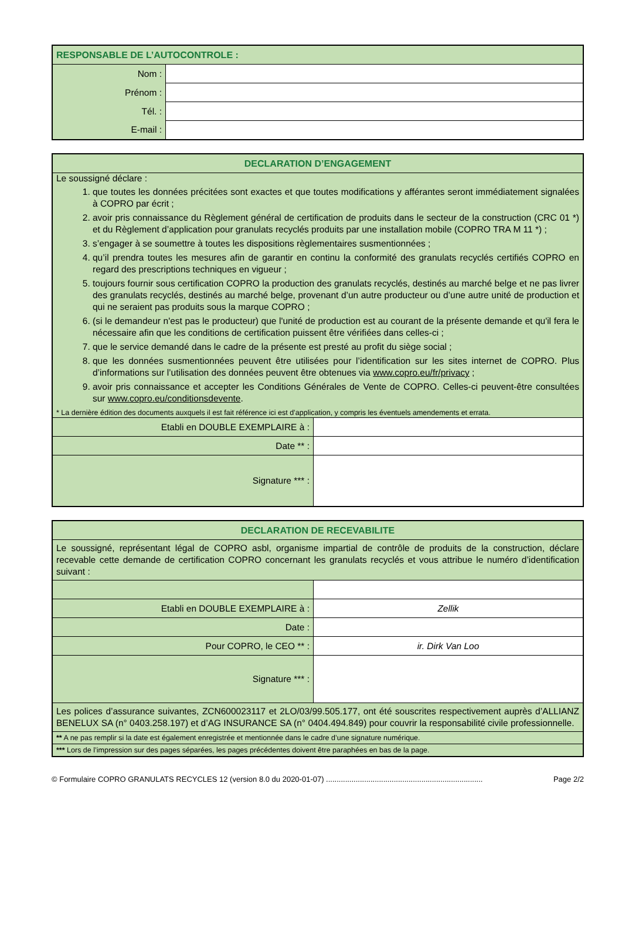| RESPONSABLE DE L’AUTOCONTROLE : | |
| --- | --- |
| Nom : | |
| Prénom : | |
| Tél. : | |
| E-mail : | |
| DECLARATION D’ENGAGEMENT | |
| --- | --- |
| Le soussigné déclare : 1. que toutes les données précitées sont exactes et que toutes modifications y afférantes seront immédiatement signalées à COPRO par écrit ; 2. avoir pris connaissance du Règlement général de certification de produits dans le secteur de la construction (CRC 01 *) et du Règlement d’application pour granulats recyclés produits par une installation mobile (COPRO TRA M 11 *) ; 3. s’engager à se soumettre à toutes les dispositions règlementaires susmentionnées ; 4. qu’il prendra toutes les mesures afin de garantir en continu la conformité des granulats recyclés certifiés COPRO en regard des prescriptions techniques en vigueur ; 5. toujours fournir sous certification COPRO la production des granulats recyclés, destinés au marché belge et ne pas livrer des granulats recyclés, destinés au marché belge, provenant d’un autre producteur ou d’une autre unité de production et qui ne seraient pas produits sous la marque COPRO ; 6. (si le demandeur n'est pas le producteur) que l'unité de production est au courant de la présente demande et qu'il fera le nécessaire afin que les conditions de certification puissent être vérifiées dans celles-ci ; 7. que le service demandé dans le cadre de la présente est presté au profit du siège social ; 8. que les données susmentionnées peuvent être utilisées pour l’identification sur les sites internet de COPRO. Plus d’informations sur l’utilisation des données peuvent être obtenues via www.copro.eu/fr/privacy ; 9. avoir pris connaissance et accepter les Conditions Générales de Vente de COPRO. Celles-ci peuvent-être consultées sur www.copro.eu/conditionsdevente . * La dernière édition des documents auxquels il est fait référence ici est d’application, y compris les éventuels amendements et errata. | |
| Etabli en DOUBLE EXEMPLAIRE à : | |
| Date ** : | |
| Signature *** : | |
| DECLARATION DE RECEVABILITE | |
| --- | --- |
| Le soussigné, représentant légal de COPRO asbl, organisme impartial de contrôle de produits de la construction, déclare recevable cette demande de certification COPRO concernant les granulats recyclés et vous attribue le numéro d’identification suivant : | |
| Etabli en DOUBLE EXEMPLAIRE à : | Zellik |
| Date : | |
| Pour COPRO, le CEO ** : | ir. Dirk Van Loo |
| Signature *** : | |
| Les polices d’assurance suivantes, ZCN600023117 et 2LO/03/99.505.177, ont été souscrites respectivement auprès d’ALLIANZ BENELUX SA (n° 0403.258.197) et d’AG INSURANCE SA (n° 0404.494.849) pour couvrir la responsabilité civile professionnelle. | |
| ** A ne pas remplir si la date est également enregistrée et mentionnée dans le cadre d’une signature numérique. | |
| *** Lors de l’impression sur des pages séparées, les pages précédentes doivent être paraphées en bas de la page. | |
© Formulaire COPRO GRANULATS RECYCLES 12 (version 8.0 du 2020-01-07) .......................................................................... Page 2/2